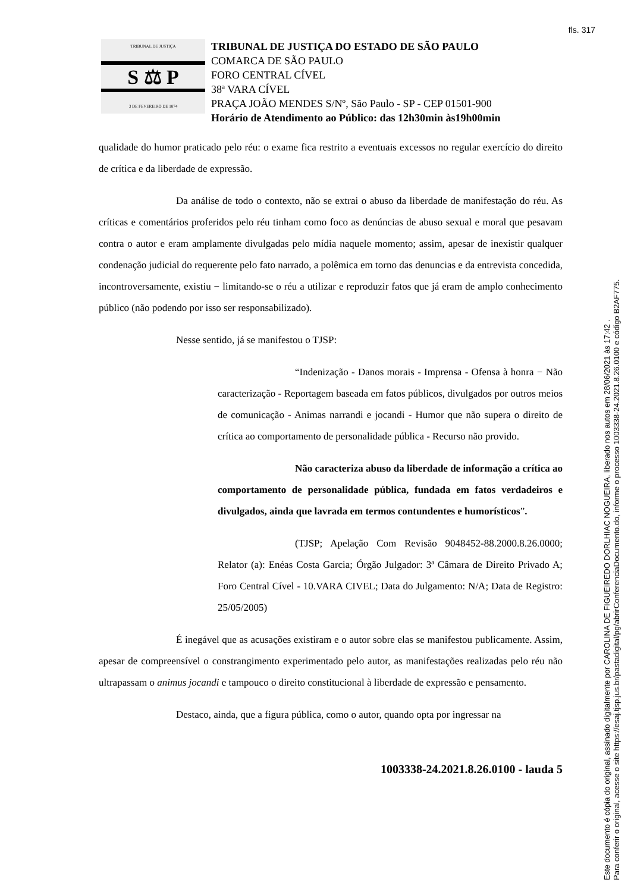fls. 317
TRIBUNAL DE JUSTIÇA
S ⚖ P
3 DE FEVEREIRO DE 1874
TRIBUNAL DE JUSTIÇA DO ESTADO DE SÃO PAULO
COMARCA DE SÃO PAULO
FORO CENTRAL CÍVEL
38ª VARA CÍVEL
PRAÇA JOÃO MENDES S/Nº, São Paulo - SP - CEP 01501-900
Horário de Atendimento ao Público: das 12h30min às19h00min
qualidade do humor praticado pelo réu: o exame fica restrito a eventuais excessos no regular exercício do direito de crítica e da liberdade de expressão.
Da análise de todo o contexto, não se extrai o abuso da liberdade de manifestação do réu. As críticas e comentários proferidos pelo réu tinham como foco as denúncias de abuso sexual e moral que pesavam contra o autor e eram amplamente divulgadas pelo mídia naquele momento; assim, apesar de inexistir qualquer condenação judicial do requerente pelo fato narrado, a polêmica em torno das denuncias e da entrevista concedida, incontroversamente, existiu − limitando-se o réu a utilizar e reproduzir fatos que já eram de amplo conhecimento público (não podendo por isso ser responsabilizado).
Nesse sentido, já se manifestou o TJSP:
“Indenização - Danos morais - Imprensa - Ofensa à honra − Não caracterização - Reportagem baseada em fatos públicos, divulgados por outros meios de comunicação - Animas narrandi e jocandi - Humor que não supera o direito de crítica ao comportamento de personalidade pública - Recurso não provido.
Não caracteriza abuso da liberdade de informação a crítica ao comportamento de personalidade pública, fundada em fatos verdadeiros e divulgados, ainda que lavrada em termos contundentes e humorísticos”.
(TJSP; Apelação Com Revisão 9048452-88.2000.8.26.0000; Relator (a): Enéas Costa Garcia; Órgão Julgador: 3ª Câmara de Direito Privado A; Foro Central Cível - 10.VARA CIVEL; Data do Julgamento: N/A; Data de Registro: 25/05/2005)
É inegável que as acusações existiram e o autor sobre elas se manifestou publicamente. Assim, apesar de compreensível o constrangimento experimentado pelo autor, as manifestações realizadas pelo réu não ultrapassam o animus jocandi e tampouco o direito constitucional à liberdade de expressão e pensamento.
Destaco, ainda, que a figura pública, como o autor, quando opta por ingressar na
1003338-24.2021.8.26.0100 - lauda 5
Este documento é cópia do original, assinado digitalmente por CAROLINA DE FIGUEIREDO DORLHIAC NOGUEIRA, liberado nos autos em 28/06/2021 às 17:42 .
Para conferir o original, acesse o site https://esaj.tjsp.jus.br/pastadigital/pg/abrirConferenciaDocumento.do, informe o processo 1003338-24.2021.8.26.0100 e código B2AF775.